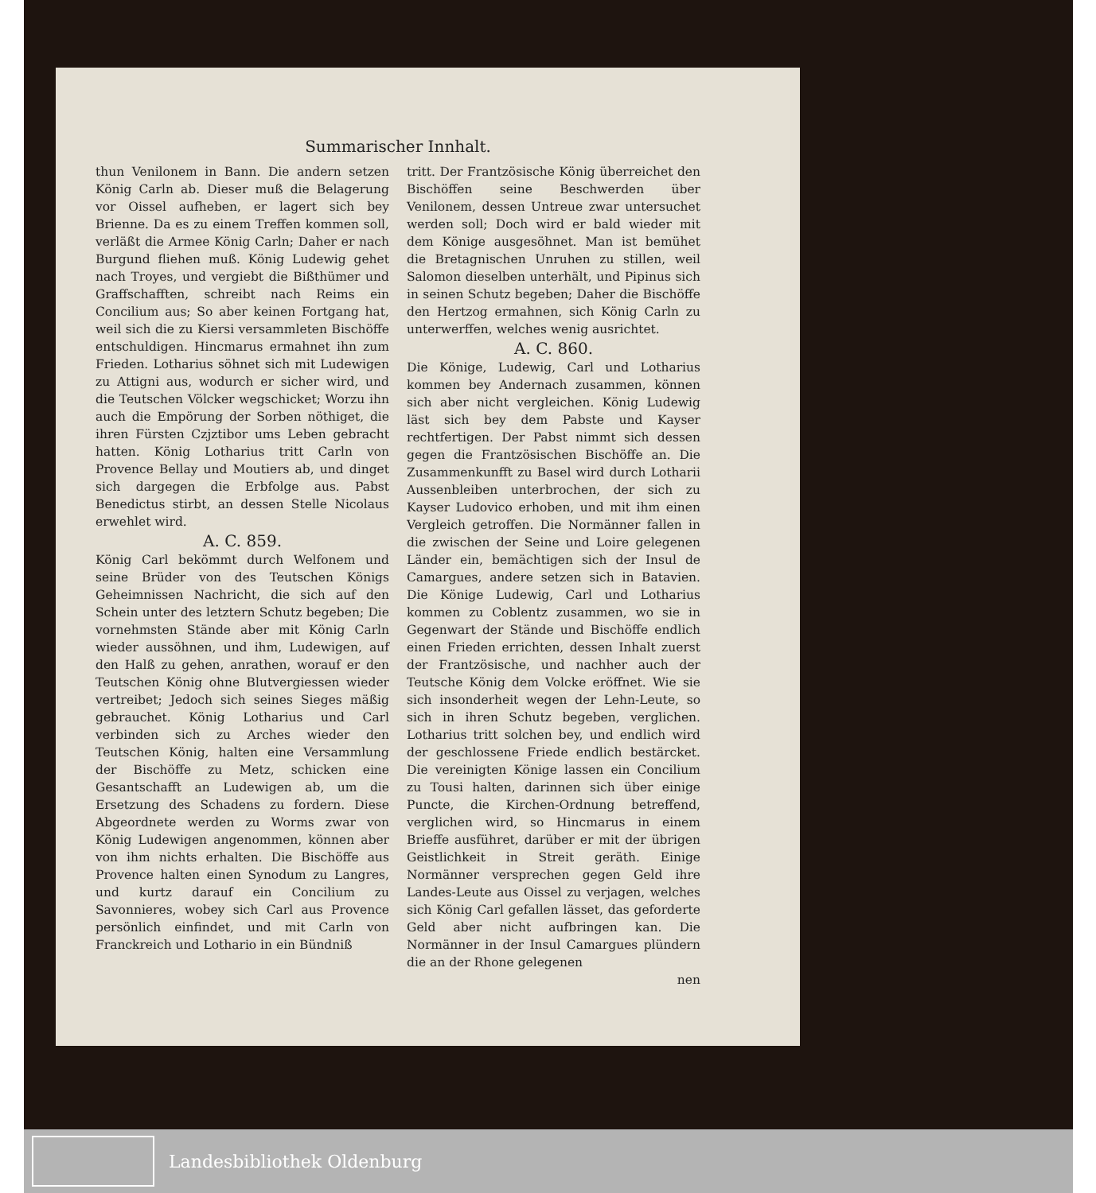Summarischer Innhalt.
thun Venilonem in Bann. Die andern setzen König Carln ab. Dieser muß die Belagerung vor Oissel aufheben, er lagert sich bey Brienne. Da es zu einem Treffen kommen soll, verläßt die Armee König Carln; Daher er nach Burgund fliehen muß. König Ludewig gehet nach Troyes, und vergiebt die Bißthümer und Graffschafften, schreibt nach Reims ein Concilium aus; So aber keinen Fortgang hat, weil sich die zu Kiersi versammleten Bischöffe entschuldigen. Hincmarus ermahnet ihn zum Frieden. Lotharius söhnet sich mit Ludewigen zu Attigni aus, wodurch er sicher wird, und die Teutschen Völcker wegschicket; Worzu ihn auch die Empörung der Sorben nöthiget, die ihren Fürsten Czjztibor ums Leben gebracht hatten. König Lotharius tritt Carln von Provence Bellay und Moutiers ab, und dinget sich dargegen die Erbfolge aus. Pabst Benedictus stirbt, an dessen Stelle Nicolaus erwehlet wird.
A. C. 859.
König Carl bekömmt durch Welfonem und seine Brüder von des Teutschen Königs Geheimnissen Nachricht, die sich auf den Schein unter des letztern Schutz begeben; Die vornehmsten Stände aber mit König Carln wieder aussöhnen, und ihm, Ludewigen, auf den Halß zu gehen, anrathen, worauf er den Teutschen König ohne Blutvergiessen wieder vertreibet; Jedoch sich seines Sieges mäßig gebrauchet. König Lotharius und Carl verbinden sich zu Arches wieder den Teutschen König, halten eine Versammlung der Bischöffe zu Metz, schicken eine Gesantschafft an Ludewigen ab, um die Ersetzung des Schadens zu fordern. Diese Abgeordnete werden zu Worms zwar von König Ludewigen angenommen, können aber von ihm nichts erhalten. Die Bischöffe aus Provence halten einen Synodum zu Langres, und kurtz darauf ein Concilium zu Savonnieres, wobey sich Carl aus Provence persönlich einfindet, und mit Carln von Franckreich und Lothario in ein Bündniß
tritt. Der Frantzösische König überreichet den Bischöffen seine Beschwerden über Venilonem, dessen Untreue zwar untersuchet werden soll; Doch wird er bald wieder mit dem Könige ausgesöhnet. Man ist bemühet die Bretagnischen Unruhen zu stillen, weil Salomon dieselben unterhält, und Pipinus sich in seinen Schutz begeben; Daher die Bischöffe den Hertzog ermahnen, sich König Carln zu unterwerffen, welches wenig ausrichtet.
A. C. 860.
Die Könige, Ludewig, Carl und Lotharius kommen bey Andernach zusammen, können sich aber nicht vergleichen. König Ludewig läst sich bey dem Pabste und Kayser rechtfertigen. Der Pabst nimmt sich dessen gegen die Frantzösischen Bischöffe an. Die Zusammenkunfft zu Basel wird durch Lotharii Aussenbleiben unterbrochen, der sich zu Kayser Ludovico erhoben, und mit ihm einen Vergleich getroffen. Die Normänner fallen in die zwischen der Seine und Loire gelegenen Länder ein, bemächtigen sich der Insul de Camargues, andere setzen sich in Batavien. Die Könige Ludewig, Carl und Lotharius kommen zu Coblentz zusammen, wo sie in Gegenwart der Stände und Bischöffe endlich einen Frieden errichten, dessen Inhalt zuerst der Frantzösische, und nachher auch der Teutsche König dem Volcke eröffnet. Wie sie sich insonderheit wegen der Lehn-Leute, so sich in ihren Schutz begeben, verglichen. Lotharius tritt solchen bey, und endlich wird der geschlossene Friede endlich bestärcket. Die vereinigten Könige lassen ein Concilium zu Tousi halten, darinnen sich über einige Puncte, die Kirchen-Ordnung betreffend, verglichen wird, so Hincmarus in einem Brieffe ausführet, darüber er mit der übrigen Geistlichkeit in Streit geräth. Einige Normänner versprechen gegen Geld ihre Landes-Leute aus Oissel zu verjagen, welches sich König Carl gefallen lässet, das geforderte Geld aber nicht aufbringen kan. Die Normänner in der Insul Camargues plündern die an der Rhone gelegenen
nen
Landesbibliothek Oldenburg